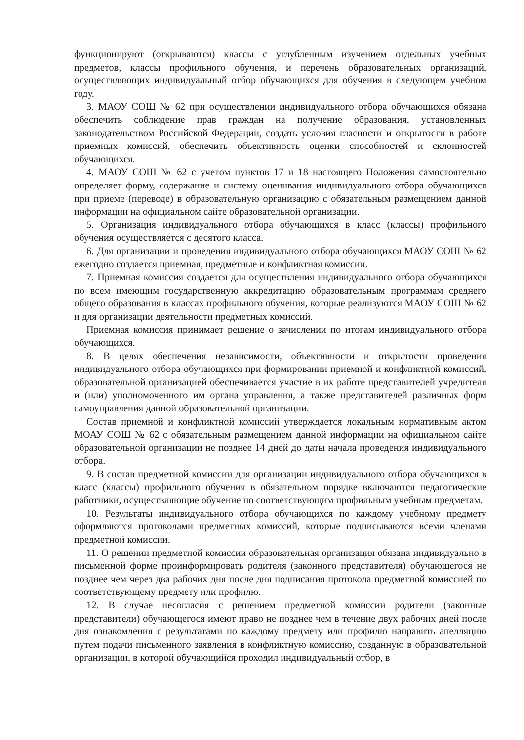функционируют (открываются) классы с углубленным изучением отдельных учебных предметов, классы профильного обучения, и перечень образовательных организаций, осуществляющих индивидуальный отбор обучающихся для обучения в следующем учебном году.
3. МАОУ СОШ № 62 при осуществлении индивидуального отбора обучающихся обязана обеспечить соблюдение прав граждан на получение образования, установленных законодательством Российской Федерации, создать условия гласности и открытости в работе приемных комиссий, обеспечить объективность оценки способностей и склонностей обучающихся.
4. МАОУ СОШ № 62 с учетом пунктов 17 и 18 настоящего Положения самостоятельно определяет форму, содержание и систему оценивания индивидуального отбора обучающихся при приеме (переводе) в образовательную организацию с обязательным размещением данной информации на официальном сайте образовательной организации.
5. Организация индивидуального отбора обучающихся в класс (классы) профильного обучения осуществляется с десятого класса.
6. Для организации и проведения индивидуального отбора обучающихся МАОУ СОШ № 62 ежегодно создается приемная, предметные и конфликтная комиссии.
7. Приемная комиссия создается для осуществления индивидуального отбора обучающихся по всем имеющим государственную аккредитацию образовательным программам среднего общего образования в классах профильного обучения, которые реализуются МАОУ СОШ № 62 и для организации деятельности предметных комиссий.
Приемная комиссия принимает решение о зачислении по итогам индивидуального отбора обучающихся.
8. В целях обеспечения независимости, объективности и открытости проведения индивидуального отбора обучающихся при формировании приемной и конфликтной комиссий, образовательной организацией обеспечивается участие в их работе представителей учредителя и (или) уполномоченного им органа управления, а также представителей различных форм самоуправления данной образовательной организации.
Состав приемной и конфликтной комиссий утверждается локальным нормативным актом МОАУ СОШ № 62 с обязательным размещением данной информации на официальном сайте образовательной организации не позднее 14 дней до даты начала проведения индивидуального отбора.
9. В состав предметной комиссии для организации индивидуального отбора обучающихся в класс (классы) профильного обучения в обязательном порядке включаются педагогические работники, осуществляющие обучение по соответствующим профильным учебным предметам.
10. Результаты индивидуального отбора обучающихся по каждому учебному предмету оформляются протоколами предметных комиссий, которые подписываются всеми членами предметной комиссии.
11. О решении предметной комиссии образовательная организация обязана индивидуально в письменной форме проинформировать родителя (законного представителя) обучающегося не позднее чем через два рабочих дня после дня подписания протокола предметной комиссией по соответствующему предмету или профилю.
12. В случае несогласия с решением предметной комиссии родители (законные представители) обучающегося имеют право не позднее чем в течение двух рабочих дней после дня ознакомления с результатами по каждому предмету или профилю направить апелляцию путем подачи письменного заявления в конфликтную комиссию, созданную в образовательной организации, в которой обучающийся проходил индивидуальный отбор, в